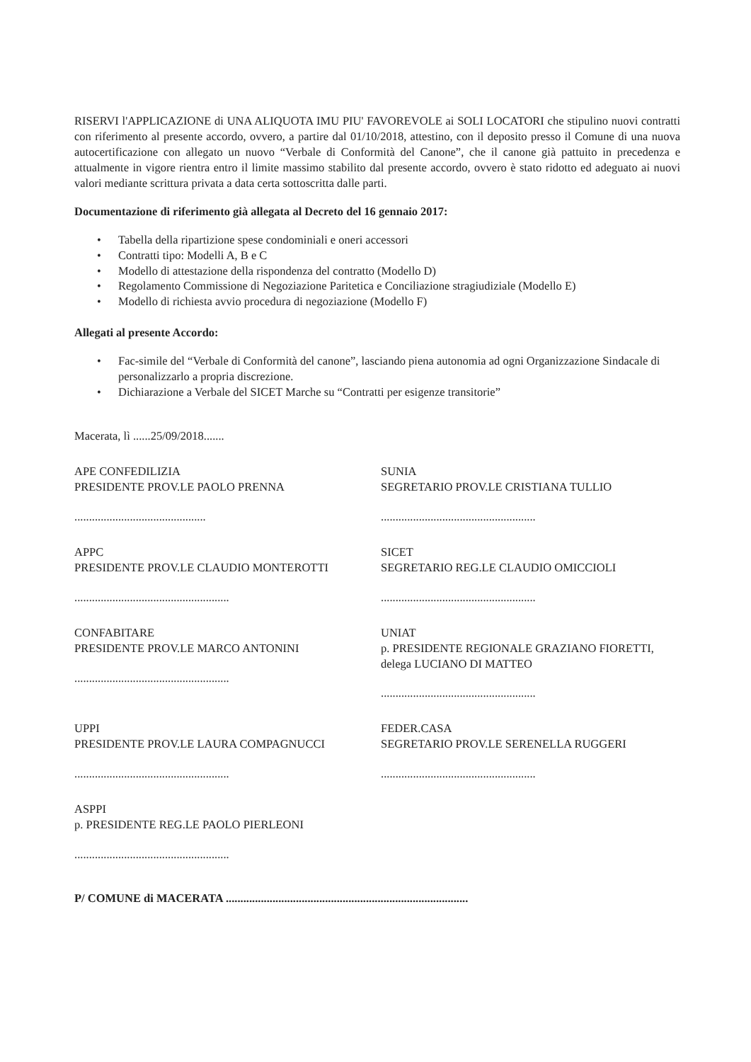RISERVI l'APPLICAZIONE di UNA ALIQUOTA IMU PIU' FAVOREVOLE ai SOLI LOCATORI che stipulino nuovi contratti con riferimento al presente accordo, ovvero, a partire dal 01/10/2018, attestino, con il deposito presso il Comune di una nuova autocertificazione con allegato un nuovo “Verbale di Conformità del Canone”, che il canone già pattuito in precedenza e attualmente in vigore rientra entro il limite massimo stabilito dal presente accordo, ovvero è stato ridotto ed adeguato ai nuovi valori mediante scrittura privata a data certa sottoscritta dalle parti.
Documentazione di riferimento già allegata al Decreto del 16 gennaio 2017:
• Tabella della ripartizione spese condominiali e oneri accessori
• Contratti tipo: Modelli A, B e C
• Modello di attestazione della rispondenza del contratto (Modello D)
• Regolamento Commissione di Negoziazione Paritetica e Conciliazione stragiudiziale (Modello E)
• Modello di richiesta avvio procedura di negoziazione (Modello F)
Allegati al presente Accordo:
• Fac-simile del “Verbale di Conformità del canone”, lasciando piena autonomia ad ogni Organizzazione Sindacale di personalizzarlo a propria discrezione.
• Dichiarazione a Verbale del SICET Marche su “Contratti per esigenze transitorie”
Macerata, lì ......25/09/2018.......
APE CONFEDILIZIA
PRESIDENTE PROV.LE PAOLO PRENNA
.............................................
SUNIA
SEGRETARIO PROV.LE CRISTIANA TULLIO
.....................................................
APPC
PRESIDENTE PROV.LE CLAUDIO MONTEROTTI
.....................................................
SICET
SEGRETARIO REG.LE CLAUDIO OMICCIOLI
.....................................................
CONFABITARE
PRESIDENTE PROV.LE MARCO ANTONINI
.....................................................
UNIAT
p. PRESIDENTE REGIONALE GRAZIANO FIORETTI, delega LUCIANO DI MATTEO
.....................................................
UPPI
PRESIDENTE PROV.LE LAURA COMPAGNUCCI
.....................................................
FEDER.CASA
SEGRETARIO PROV.LE SERENELLA RUGGERI
.....................................................
ASPPI
p. PRESIDENTE REG.LE PAOLO PIERLEONI
.....................................................
P/ COMUNE di MACERATA ...................................................................................